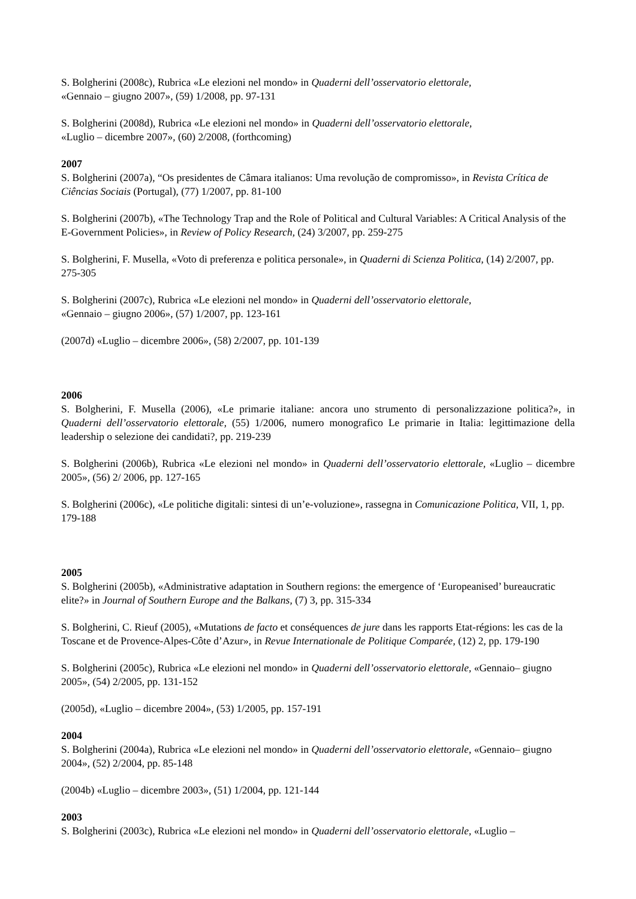S. Bolgherini (2008c), Rubrica «Le elezioni nel mondo» in Quaderni dell’osservatorio elettorale,
«Gennaio – giugno 2007», (59) 1/2008, pp. 97-131
S. Bolgherini (2008d), Rubrica «Le elezioni nel mondo» in Quaderni dell’osservatorio elettorale,
«Luglio – dicembre 2007», (60) 2/2008, (forthcoming)
2007
S. Bolgherini (2007a), “Os presidentes de Câmara italianos: Uma revolução de compromisso», in Revista Crítica de Ciências Sociais (Portugal), (77) 1/2007, pp. 81-100
S. Bolgherini (2007b), «The Technology Trap and the Role of Political and Cultural Variables: A Critical Analysis of the E-Government Policies», in Review of Policy Research, (24) 3/2007, pp. 259-275
S. Bolgherini, F. Musella, «Voto di preferenza e politica personale», in Quaderni di Scienza Politica, (14) 2/2007, pp. 275-305
S. Bolgherini (2007c), Rubrica «Le elezioni nel mondo» in Quaderni dell’osservatorio elettorale,
«Gennaio – giugno 2006», (57) 1/2007, pp. 123-161
(2007d) «Luglio – dicembre 2006», (58) 2/2007, pp. 101-139
2006
S. Bolgherini, F. Musella (2006), «Le primarie italiane: ancora uno strumento di personalizzazione politica?», in Quaderni dell’osservatorio elettorale, (55) 1/2006, numero monografico Le primarie in Italia: legittimazione della leadership o selezione dei candidati?, pp. 219-239
S. Bolgherini (2006b), Rubrica «Le elezioni nel mondo» in Quaderni dell’osservatorio elettorale, «Luglio – dicembre 2005», (56) 2/ 2006, pp. 127-165
S. Bolgherini (2006c), «Le politiche digitali: sintesi di un’e-voluzione», rassegna in Comunicazione Politica, VII, 1, pp. 179-188
2005
S. Bolgherini (2005b), «Administrative adaptation in Southern regions: the emergence of ‘Europeanised’ bureaucratic elite?» in Journal of Southern Europe and the Balkans, (7) 3, pp. 315-334
S. Bolgherini, C. Rieuf (2005), «Mutations de facto et conséquences de jure dans les rapports Etat-régions: les cas de la Toscane et de Provence-Alpes-Côte d’Azur», in Revue Internationale de Politique Comparée, (12) 2, pp. 179-190
S. Bolgherini (2005c), Rubrica «Le elezioni nel mondo» in Quaderni dell’osservatorio elettorale, «Gennaio– giugno 2005», (54) 2/2005, pp. 131-152
(2005d), «Luglio – dicembre 2004», (53) 1/2005, pp. 157-191
2004
S. Bolgherini (2004a), Rubrica «Le elezioni nel mondo» in Quaderni dell’osservatorio elettorale, «Gennaio– giugno 2004», (52) 2/2004, pp. 85-148
(2004b) «Luglio – dicembre 2003», (51) 1/2004, pp. 121-144
2003
S. Bolgherini (2003c), Rubrica «Le elezioni nel mondo» in Quaderni dell’osservatorio elettorale, «Luglio –